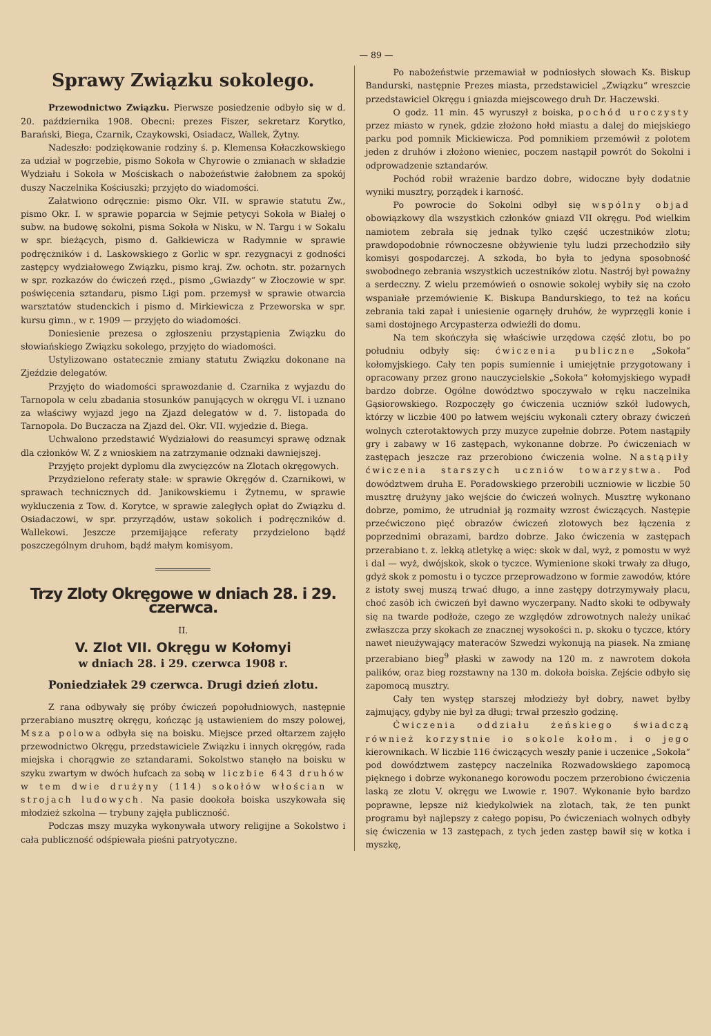— 89 —
Sprawy Związku sokolego.
Przewodnictwo Związku. Pierwsze posiedzenie odbyło się w d. 20. października 1908. Obecni: prezes Fiszer, sekretarz Korytko, Barański, Biega, Czarnik, Czaykowski, Osiadacz, Wallek, Żytny.
Nadeszło: podziękowanie rodziny ś. p. Klemensa Kołaczkowskiego za udział w pogrzebie, pismo Sokoła w Chyrowie o zmianach w składzie Wydziału i Sokoła w Mościskach o nabożeństwie żałobnem za spokój duszy Naczelnika Kościuszki; przyjęto do wiadomości.
Załatwiono odręcznie: pismo Okr. VII. w sprawie statutu Zw., pismo Okr. I. w sprawie poparcia w Sejmie petycyi Sokoła w Białej o subw. na budowę sokolni, pisma Sokoła w Nisku, w N. Targu i w Sokalu w spr. bieżących, pismo d. Gałkiewicza w Radymnie w sprawie podręczników i d. Laskowskiego z Gorlic w spr. rezygnacyi z godności zastępcy wydziałowego Związku, pismo kraj. Zw. ochotn. str. pożarnych w spr. rozkazów do ćwiczeń rzęd., pismo „Gwiazdy“ w Złoczowie w spr. poświęcenia sztandaru, pismo Ligi pom. przemysł w sprawie otwarcia warsztatów studenckich i pismo d. Mirkiewicza z Przeworska w spr. kursu gimn., w r. 1909 — przyjęto do wiadomości.
Doniesienie prezesa o zgłoszeniu przystąpienia Związku do słowiańskiego Związku sokolego, przyjęto do wiadomości.
Ustylizowano ostatecznie zmiany statutu Związku dokonane na Zjeździe delegatów.
Przyjęto do wiadomości sprawozdanie d. Czarnika z wyjazdu do Tarnopola w celu zbadania stosunków panujących w okręgu VI. i uznano za właściwy wyjazd jego na Zjazd delegatów w d. 7. listopada do Tarnopola. Do Buczacza na Zjazd del. Okr. VII. wyjedzie d. Biega.
Uchwalono przedstawić Wydziałowi do reasumcyi sprawę odznak dla członków W. Z z wnioskiem na zatrzymanie odznaki dawniejszej.
Przyjęto projekt dyplomu dla zwycięzców na Zlotach okręgowych.
Przydzielono referaty stałe: w sprawie Okręgów d. Czarnikowi, w sprawach technicznych dd. Janikowskiemu i Żytnemu, w sprawie wykluczenia z Tow. d. Korytce, w sprawie zaległych opłat do Związku d. Osiadaczowi, w spr. przyrządów, ustaw sokolich i podręczników d. Wallekowi. Jeszcze przemijające referaty przydzielono bądź poszczególnym druhom, bądź małym komisyom.
Trzy Zloty Okręgowe w dniach 28. i 29. czerwca.
II.
V. Zlot VII. Okręgu w Kołomyi
w dniach 28. i 29. czerwca 1908 r.
Poniedziałek 29 czerwca. Drugi dzień zlotu.
Z rana odbywały się próby ćwiczeń popołudniowych, następnie przerabiano musztrę okręgu, kończąc ją ustawieniem do mszy polowej, Msza polowa odbyła się na boisku. Miejsce przed ołtarzem zajęło przewodnictwo Okręgu, przedstawiciele Związku i innych okręgów, rada miejska i chorągwie ze sztandarami. Sokolstwo stanęło na boisku w szyku zwartym w dwóch hufcach za sobą w liczbie 643 druhów w tem dwie drużyny (114) sokołów włościan w strojach ludowych. Na pasie dookoła boiska uszykowała się młodzież szkolna — trybuny zajęła publiczność.
Podczas mszy muzyka wykonywała utwory religijne a Sokolstwo i cała publiczność odśpiewała pieśni patryotyczne.
Po nabożeństwie przemawiał w podniosłych słowach Ks. Biskup Bandurski, następnie Prezes miasta, przedstawiciel „Związku“ wreszcie przedstawiciel Okręgu i gniazda miejscowego druh Dr. Haczewski.
O godz. 11 min. 45 wyruszył z boiska, pochód uroczysty przez miasto w rynek, gdzie złożono hołd miastu a dalej do miejskiego parku pod pomnik Mickiewicza. Pod pomnikiem przemówił z polotem jeden z druhów i złożono wieniec, poczem nastąpił powrót do Sokolni i odprowadzenie sztandarów.
Pochód robił wrażenie bardzo dobre, widoczne były dodatnie wyniki musztry, porządek i karność.
Po powrocie do Sokolni odbył się wspólny objad obowiązkowy dla wszystkich członków gniazd VII okręgu. Pod wielkim namiotem zebrała się jednak tylko część uczestników zlotu; prawdopodobnie równoczesne obżywienie tylu ludzi przechodziło siły komisyi gospodarczej. A szkoda, bo była to jedyna sposobność swobodnego zebrania wszystkich uczestników zlotu. Nastrój był poważny a serdeczny. Z wielu przemówień o osnowie sokolej wybiły się na czoło wspaniałe przemówienie K. Biskupa Bandurskiego, to też na końcu zebrania taki zapał i uniesienie ogarnęły druhów, że wyprzęgli konie i sami dostojnego Arcypasterza odwieźli do domu.
Na tem skończyła się właściwie urzędowa część zlotu, bo po południu odbyły się: ćwiczenia publiczne „Sokoła“ kołomyjskiego. Cały ten popis sumiennie i umiejętnie przygotowany i opracowany przez grono nauczycielskie „Sokoła“ kołomyjskiego wypadł bardzo dobrze. Ogólne dowództwo spoczywało w ręku naczelnika Gąsiorowskiego. Rozpoczęły go ćwiczenia uczniów szkół ludowych, którzy w liczbie 400 po łatwem wejściu wykonali cztery obrazy ćwiczeń wolnych czterotaktowych przy muzyce zupełnie dobrze. Potem nastąpiły gry i zabawy w 16 zastępach, wykonanne dobrze. Po ćwiczeniach w zastępach jeszcze raz przerobiono ćwiczenia wolne. Nastąpiły ćwiczenia starszych uczniów towarzystwa. Pod dowództwem druha E. Poradowskiego przerobili uczniowie w liczbie 50 musztrę drużyny jako wejście do ćwiczeń wolnych. Musztrę wykonano dobrze, pomimo, że utrudniał ją rozmaity wzrost ćwiczących. Następie przećwiczono pięć obrazów ćwiczeń zlotowych bez łączenia z poprzednimi obrazami, bardzo dobrze. Jako ćwiczenia w zastępach przerabiano t. z. lekką atletykę a więc: skok w dal, wyż, z pomostu w wyż i dal — wyż, dwójskok, skok o tyczce. Wymienione skoki trwały za długo, gdyż skok z pomostu i o tyczce przeprowadzono w formie zawodów, które z istoty swej muszą trwać długo, a inne zastępy dotrzymywały placu, choć zasób ich ćwiczeń był dawno wyczerpany. Nadto skoki te odbywały się na twarde podłoże, czego ze względów zdrowotnych należy unikać zwłaszcza przy skokach ze znacznej wysokości n. p. skoku o tyczce, który nawet nieużywający materaców Szwedzi wykonują na piasek. Na zmianę przerabiano bieg<sup>9</sup> płaski w zawody na 120 m. z nawrotem dokoła palików, oraz bieg rozstawny na 130 m. dokoła boiska. Zejście odbyło się zapomocą musztry.
Cały ten występ starszej młodzieży był dobry, nawet byłby zajmujący, gdyby nie był za długi; trwał przeszło godzinę.
Ćwiczenia oddziału żeńskiego świadczą również korzystnie io sokole kołom. i o jego kierownikach. W liczbie 116 ćwiczących weszły panie i uczenice „Sokoła“ pod dowództwem zastępcy naczelnika Rozwadowskiego zapomocą pięknego i dobrze wykonanego korowodu poczem przerobiono ćwiczenia laską ze zlotu V. okręgu we Lwowie r. 1907. Wykonanie było bardzo poprawne, lepsze niż kiedykolwiek na zlotach, tak, że ten punkt programu był najlepszy z całego popisu, Po ćwiczeniach wolnych odbyły się ćwiczenia w 13 zastępach, z tych jeden zastęp bawił się w kotka i myszkę,